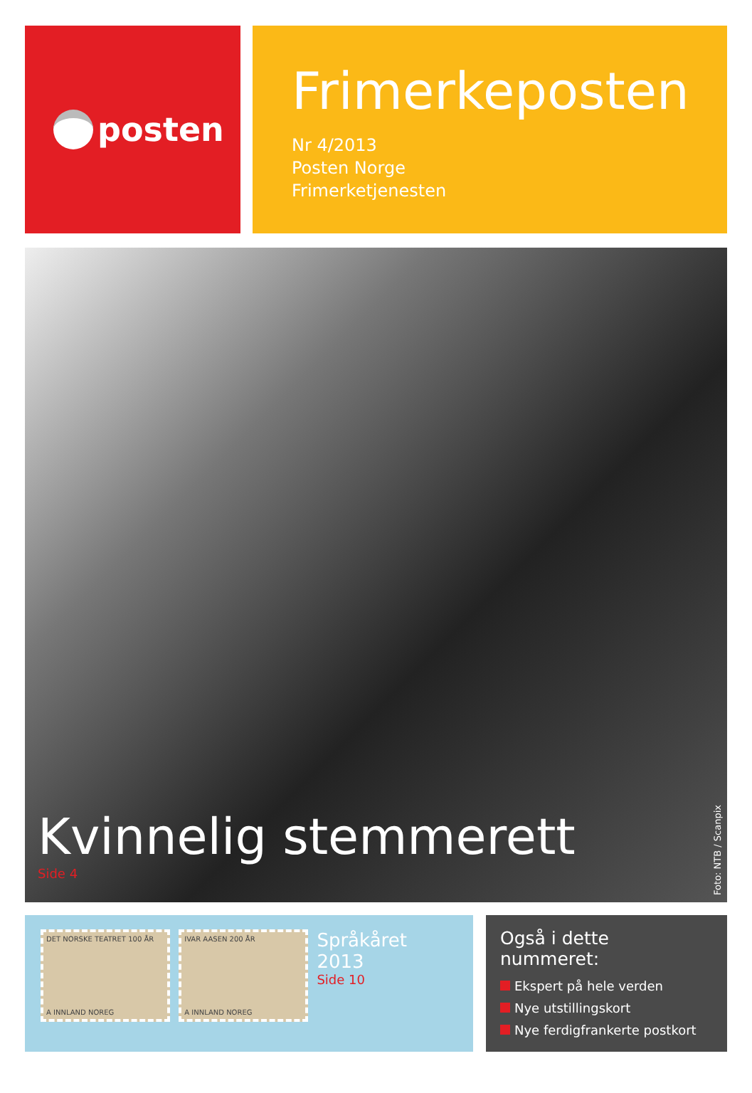posten
Frimerkeposten
Nr 4/2013
Posten Norge
Frimerketjenesten
Kvinnelig stemmerett
Side 4
Foto: NTB / Scanpix
DET NORSKE TEATRET 100 ÅR
A INNLAND NOREG
IVAR AASEN 200 ÅR
A INNLAND NOREG
Språkåret 2013
Side 10
Også i dette nummeret:
Ekspert på hele verden
Nye utstillingskort
Nye ferdigfrankerte postkort